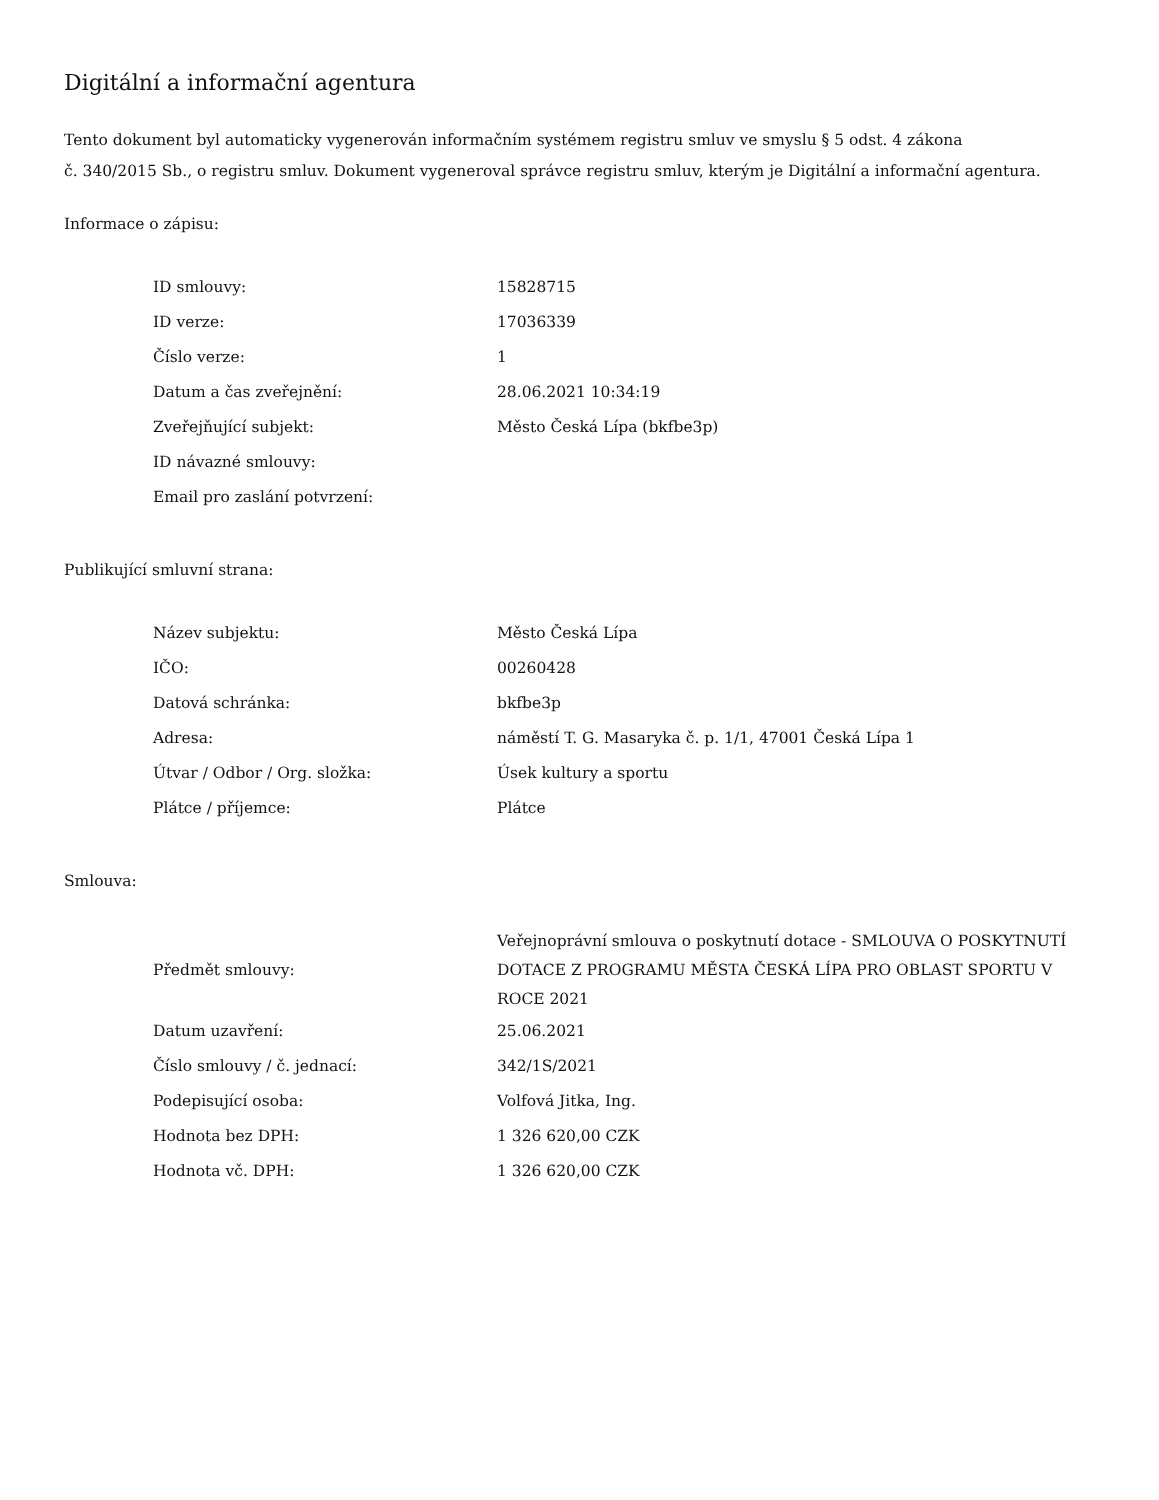Digitální a informační agentura
Tento dokument byl automaticky vygenerován informačním systémem registru smluv ve smyslu § 5 odst. 4 zákona
č. 340/2015 Sb., o registru smluv. Dokument vygeneroval správce registru smluv, kterým je Digitální a informační agentura.
Informace o zápisu:
| ID smlouvy: | 15828715 |
| ID verze: | 17036339 |
| Číslo verze: | 1 |
| Datum a čas zveřejnění: | 28.06.2021 10:34:19 |
| Zveřejňující subjekt: | Město Česká Lípa (bkfbe3p) |
| ID návazné smlouvy: | |
| Email pro zaslání potvrzení: | |
Publikující smluvní strana:
| Název subjektu: | Město Česká Lípa |
| IČO: | 00260428 |
| Datová schránka: | bkfbe3p |
| Adresa: | náměstí T. G. Masaryka č. p. 1/1, 47001 Česká Lípa 1 |
| Útvar / Odbor / Org. složka: | Úsek kultury a sportu |
| Plátce / příjemce: | Plátce |
Smlouva:
| Předmět smlouvy: | Veřejnoprávní smlouva o poskytnutí dotace - SMLOUVA O POSKYTNUTÍ DOTACE Z PROGRAMU MĚSTA ČESKÁ LÍPA PRO OBLAST SPORTU V ROCE 2021 |
| Datum uzavření: | 25.06.2021 |
| Číslo smlouvy / č. jednací: | 342/1S/2021 |
| Podepisující osoba: | Volfová Jitka, Ing. |
| Hodnota bez DPH: | 1 326 620,00 CZK |
| Hodnota vč. DPH: | 1 326 620,00 CZK |